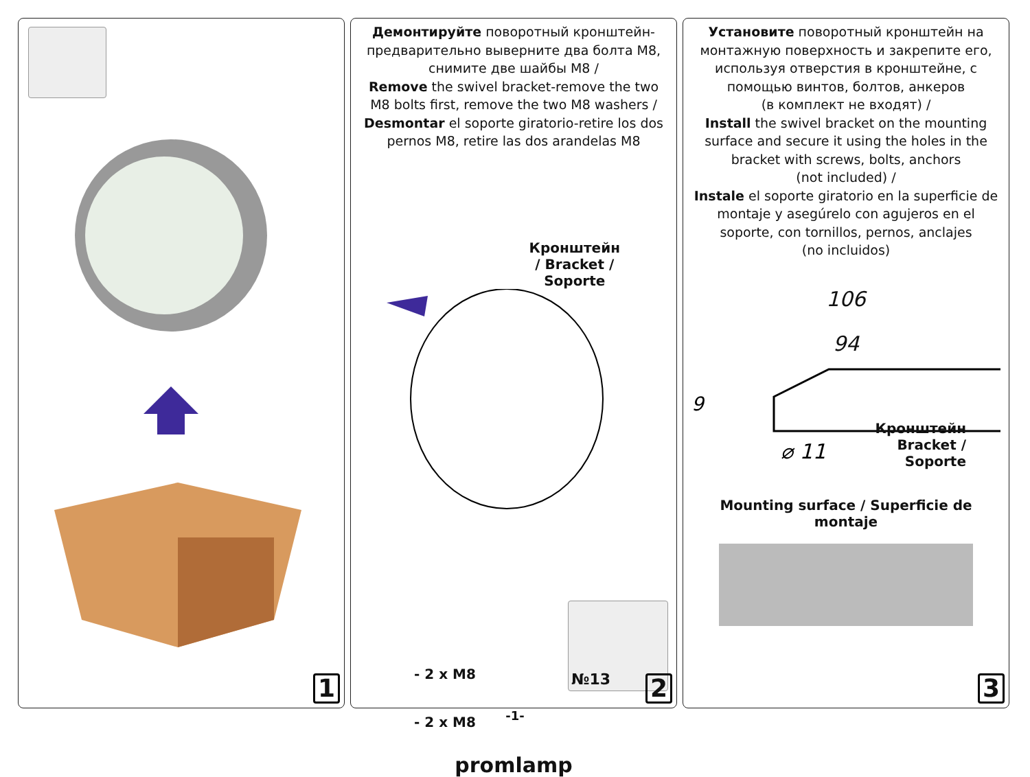1
Демонтируйте поворотный кронштейн-предварительно выверните два болта М8, снимите две шайбы М8 /
Remove the swivel bracket-remove the two M8 bolts first, remove the two M8 washers /
Desmontar el soporte giratorio-retire los dos pernos M8, retire las dos arandelas M8
Кронштейн
/ Bracket /
Soporte
- 2 x M8
- 2 x M8
№13
promlamp
2
Установите поворотный кронштейн на монтажную поверхность и закрепите его, используя отверстия в кронштейне, с помощью винтов, болтов, анкеров
(в комплект не входят) /
Install the swivel bracket on the mounting surface and secure it using the holes in the bracket with screws, bolts, anchors
(not included) /
Instale el soporte giratorio en la superficie de montaje y asegúrelo con agujeros en el soporte, con tornillos, pernos, anclajes
(no incluidos)
106
94
9
⌀ 11
Кронштейн
Bracket /
Soporte
Mounting surface / Superficie de montaje
3
-1-